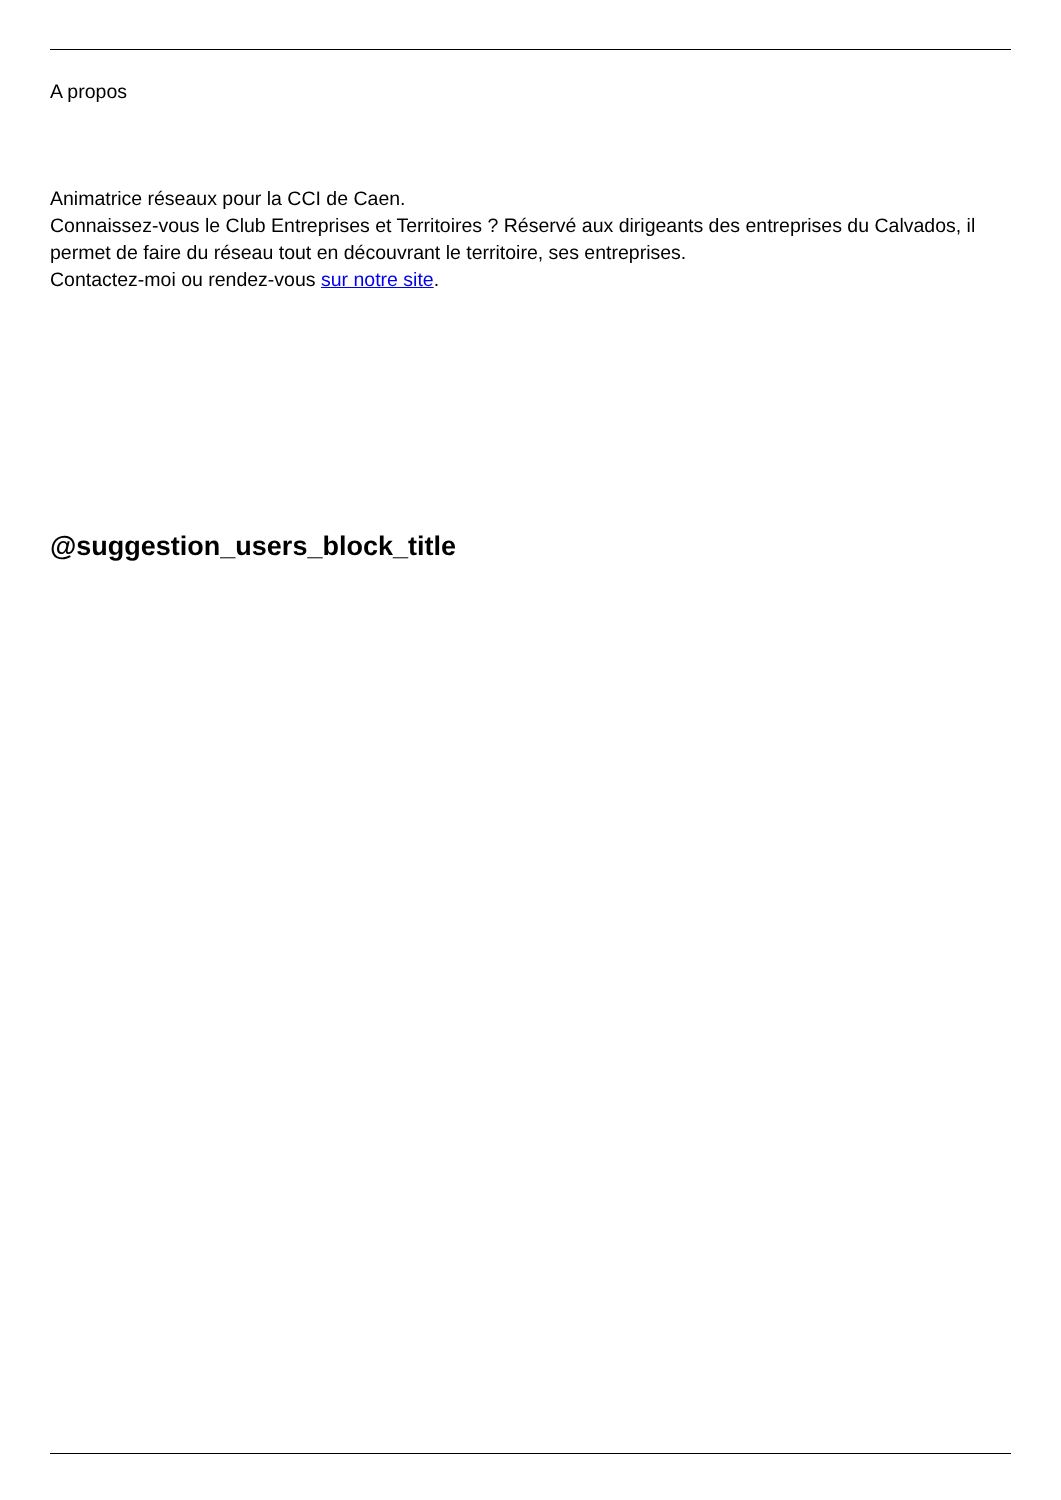A propos
Animatrice réseaux pour la CCI de Caen.
Connaissez-vous le Club Entreprises et Territoires ? Réservé aux dirigeants des entreprises du Calvados, il permet de faire du réseau tout en découvrant le territoire, ses entreprises.
Contactez-moi ou rendez-vous sur notre site.
@suggestion_users_block_title